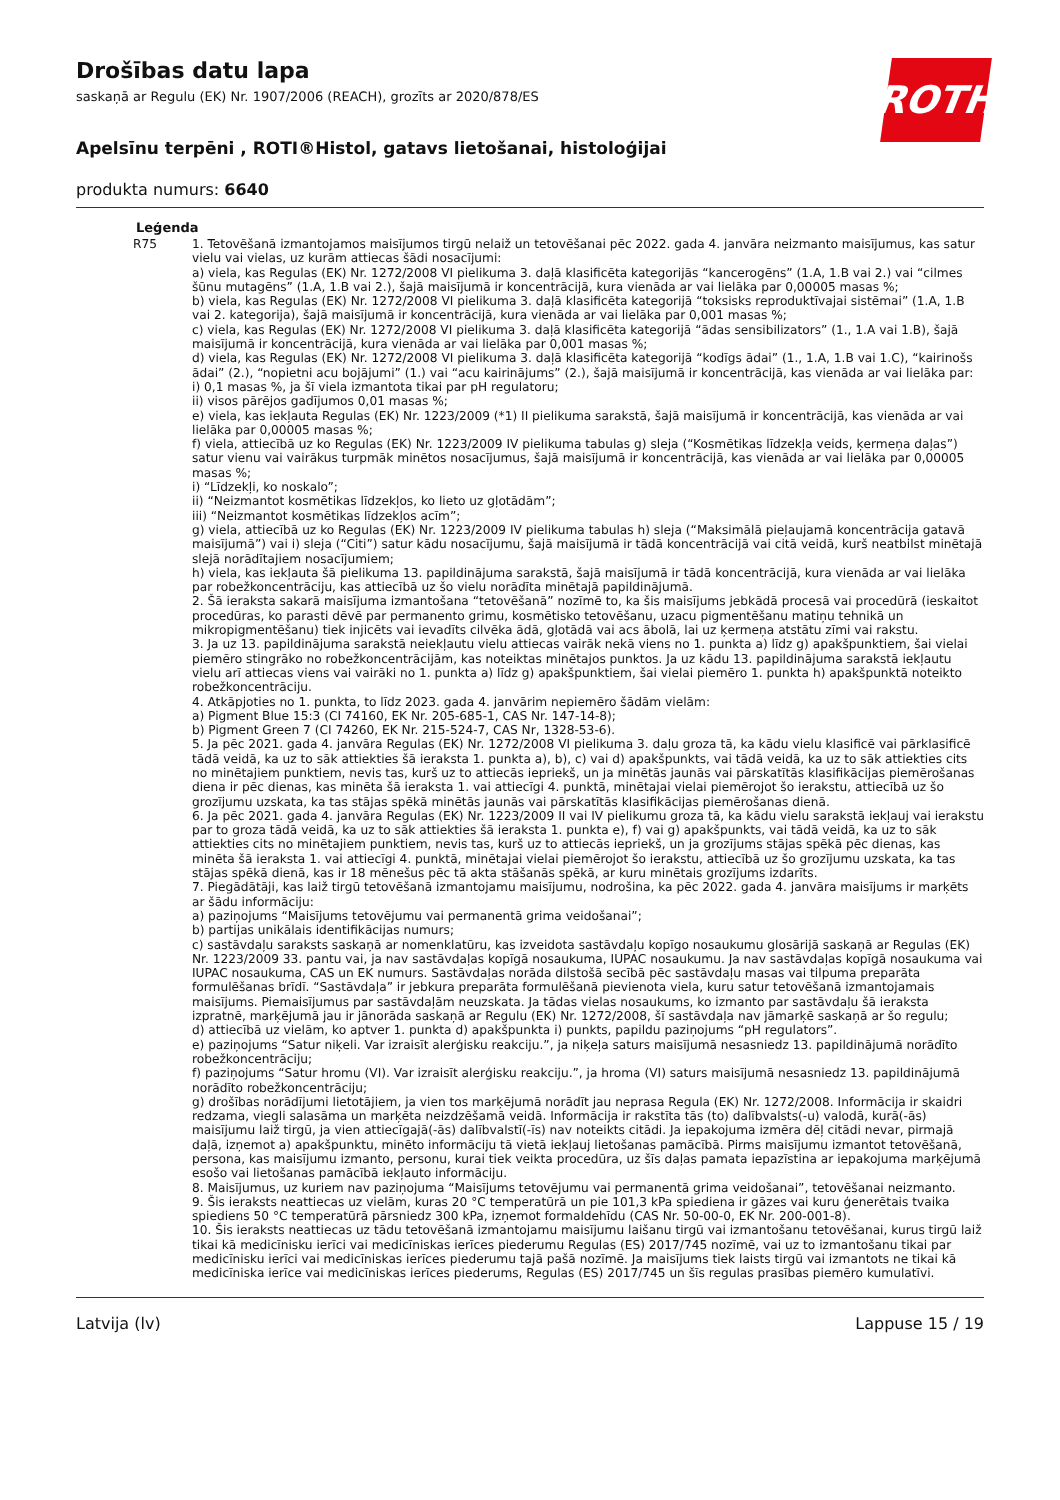ROTH
Drošības datu lapa
saskaņā ar Regulu (EK) Nr. 1907/2006 (REACH), grozīts ar 2020/878/ES
Apelsīnu terpēni , ROTI®Histol, gatavs lietošanai, histoloģijai
produkta numurs: 6640
Leģenda
R75 1. Tetovēšanā izmantojamos maisījumos tirgū nelaiž un tetovēšanai pēc 2022. gada 4. janvāra neizmanto maisījumus, kas satur vielu vai vielas, uz kurām attiecas šādi nosacījumi:
a) viela, kas Regulas (EK) Nr. 1272/2008 VI pielikuma 3. daļā klasificēta kategorijās “kancerogēns” (1.A, 1.B vai 2.) vai “cilmes šūnu mutagēns” (1.A, 1.B vai 2.), šajā maisījumā ir koncentrācijā, kura vienāda ar vai lielāka par 0,00005 masas %;
b) viela, kas Regulas (EK) Nr. 1272/2008 VI pielikuma 3. daļā klasificēta kategorijā “toksisks reproduktīvajai sistēmai” (1.A, 1.B vai 2. kategorija), šajā maisījumā ir koncentrācijā, kura vienāda ar vai lielāka par 0,001 masas %;
c) viela, kas Regulas (EK) Nr. 1272/2008 VI pielikuma 3. daļā klasificēta kategorijā “ādas sensibilizators” (1., 1.A vai 1.B), šajā maisījumā ir koncentrācijā, kura vienāda ar vai lielāka par 0,001 masas %;
d) viela, kas Regulas (EK) Nr. 1272/2008 VI pielikuma 3. daļā klasificēta kategorijā “kodīgs ādai” (1., 1.A, 1.B vai 1.C), “kairinošs ādai” (2.), “nopietni acu bojājumi” (1.) vai “acu kairinājums” (2.), šajā maisījumā ir koncentrācijā, kas vienāda ar vai lielāka par:
i) 0,1 masas %, ja šī viela izmantota tikai par pH regulatoru;
ii) visos pārējos gadījumos 0,01 masas %;
e) viela, kas iekļauta Regulas (EK) Nr. 1223/2009 (*1) II pielikuma sarakstā, šajā maisījumā ir koncentrācijā, kas vienāda ar vai lielāka par 0,00005 masas %;
f) viela, attiecībā uz ko Regulas (EK) Nr. 1223/2009 IV pielikuma tabulas g) sleja (“Kosmētikas līdzekļa veids, ķermeņa daļas”) satur vienu vai vairākus turpmāk minētos nosacījumus, šajā maisījumā ir koncentrācijā, kas vienāda ar vai lielāka par 0,00005 masas %;
i) “Līdzekļi, ko noskalo”;
ii) “Neizmantot kosmētikas līdzekļos, ko lieto uz gļotādām”;
iii) “Neizmantot kosmētikas līdzekļos acīm”;
g) viela, attiecībā uz ko Regulas (EK) Nr. 1223/2009 IV pielikuma tabulas h) sleja (“Maksimālā pieļaujamā koncentrācija gatavā maisījumā”) vai i) sleja (“Citi”) satur kādu nosacījumu, šajā maisījumā ir tādā koncentrācijā vai citā veidā, kurš neatbilst minētajā slejā norādītajiem nosacījumiem;
h) viela, kas iekļauta šā pielikuma 13. papildinājuma sarakstā, šajā maisījumā ir tādā koncentrācijā, kura vienāda ar vai lielāka par robežkoncentrāciju, kas attiecībā uz šo vielu norādīta minētajā papildinājumā.
2. Šā ieraksta sakarā maisījuma izmantošana “tetovēšanā” nozīmē to, ka šis maisījums jebkādā procesā vai procedūrā (ieskaitot procedūras, ko parasti dēvē par permanento grimu, kosmētisko tetovēšanu, uzacu pigmentēšanu matiņu tehnikā un mikropigmentēšanu) tiek injicēts vai ievadīts cilvēka ādā, gļotādā vai acs ābolā, lai uz ķermeņa atstātu zīmi vai rakstu.
3. Ja uz 13. papildinājuma sarakstā neiekļautu vielu attiecas vairāk nekā viens no 1. punkta a) līdz g) apakšpunktiem, šai vielai piemēro stingrāko no robežkoncentrācijām, kas noteiktas minētajos punktos. Ja uz kādu 13. papildinājuma sarakstā iekļautu vielu arī attiecas viens vai vairāki no 1. punkta a) līdz g) apakšpunktiem, šai vielai piemēro 1. punkta h) apakšpunktā noteikto robežkoncentrāciju.
4. Atkāpjoties no 1. punkta, to līdz 2023. gada 4. janvārim nepiemēro šādām vielām:
a) Pigment Blue 15:3 (CI 74160, EK Nr. 205-685-1, CAS Nr. 147-14-8);
b) Pigment Green 7 (CI 74260, EK Nr. 215-524-7, CAS Nr, 1328-53-6).
5. Ja pēc 2021. gada 4. janvāra Regulas (EK) Nr. 1272/2008 VI pielikuma 3. daļu groza tā, ka kādu vielu klasificē vai pārklasificē tādā veidā, ka uz to sāk attiekties šā ieraksta 1. punkta a), b), c) vai d) apakšpunkts, vai tādā veidā, ka uz to sāk attiekties cits no minētajiem punktiem, nevis tas, kurš uz to attiecās iepriekš, un ja minētās jaunās vai pārskatītās klasifikācijas piemērošanas diena ir pēc dienas, kas minēta šā ieraksta 1. vai attiecīgi 4. punktā, minētajai vielai piemērojot šo ierakstu, attiecībā uz šo grozījumu uzskata, ka tas stājas spēkā minētās jaunās vai pārskatītās klasifikācijas piemērošanas dienā.
6. Ja pēc 2021. gada 4. janvāra Regulas (EK) Nr. 1223/2009 II vai IV pielikumu groza tā, ka kādu vielu sarakstā iekļauj vai ierakstu par to groza tādā veidā, ka uz to sāk attiekties šā ieraksta 1. punkta e), f) vai g) apakšpunkts, vai tādā veidā, ka uz to sāk attiekties cits no minētajiem punktiem, nevis tas, kurš uz to attiecās iepriekš, un ja grozījums stājas spēkā pēc dienas, kas minēta šā ieraksta 1. vai attiecīgi 4. punktā, minētajai vielai piemērojot šo ierakstu, attiecībā uz šo grozījumu uzskata, ka tas stājas spēkā dienā, kas ir 18 mēnešus pēc tā akta stāšanās spēkā, ar kuru minētais grozījums izdarīts.
7. Piegādātāji, kas laiž tirgū tetovēšanā izmantojamu maisījumu, nodrošina, ka pēc 2022. gada 4. janvāra maisījums ir marķēts ar šādu informāciju:
a) paziņojums “Maisījums tetovējumu vai permanentā grima veidošanai”;
b) partijas unikālais identifikācijas numurs;
c) sastāvdaļu saraksts saskaņā ar nomenklatūru, kas izveidota sastāvdaļu kopīgo nosaukumu glosārijā saskaņā ar Regulas (EK) Nr. 1223/2009 33. pantu vai, ja nav sastāvdaļas kopīgā nosaukuma, IUPAC nosaukumu. Ja nav sastāvdaļas kopīgā nosaukuma vai IUPAC nosaukuma, CAS un EK numurs. Sastāvdaļas norāda dilstošā secībā pēc sastāvdaļu masas vai tilpuma preparāta formulēšanas brīdī. “Sastāvdaļa” ir jebkura preparāta formulēšanā pievienota viela, kuru satur tetovēšanā izmantojamais maisījums. Piemaisījumus par sastāvdaļām neuzskata. Ja tādas vielas nosaukums, ko izmanto par sastāvdaļu šā ieraksta izpratnē, marķējumā jau ir jānorāda saskaņā ar Regulu (EK) Nr. 1272/2008, šī sastāvdaļa nav jāmarķē saskaņā ar šo regulu;
d) attiecībā uz vielām, ko aptver 1. punkta d) apakšpunkta i) punkts, papildu paziņojums “pH regulators”.
e) paziņojums “Satur niķeli. Var izraisīt alerģisku reakciju.”, ja niķeļa saturs maisījumā nesasniedz 13. papildinājumā norādīto robežkoncentrāciju;
f) paziņojums “Satur hromu (VI). Var izraisīt alerģisku reakciju.”, ja hroma (VI) saturs maisījumā nesasniedz 13. papildinājumā norādīto robežkoncentrāciju;
g) drošības norādījumi lietotājiem, ja vien tos marķējumā norādīt jau neprasa Regula (EK) Nr. 1272/2008. Informācija ir skaidri redzama, viegli salasāma un marķēta neizdzēšamā veidā. Informācija ir rakstīta tās (to) dalībvalsts(-u) valodā, kurā(-ās) maisījumu laiž tirgū, ja vien attiecīgajā(-ās) dalībvalstī(-īs) nav noteikts citādi. Ja iepakojuma izmēra dēļ citādi nevar, pirmajā daļā, izņemot a) apakšpunktu, minēto informāciju tā vietā iekļauj lietošanas pamācībā. Pirms maisījumu izmantot tetovēšanā, persona, kas maisījumu izmanto, personu, kurai tiek veikta procedūra, uz šīs daļas pamata iepazīstina ar iepakojuma marķējumā esošo vai lietošanas pamācībā iekļauto informāciju.
8. Maisījumus, uz kuriem nav paziņojuma “Maisījums tetovējumu vai permanentā grima veidošanai”, tetovēšanai neizmanto.
9. Šis ieraksts neattiecas uz vielām, kuras 20 °C temperatūrā un pie 101,3 kPa spiediena ir gāzes vai kuru ģenerētais tvaika spiediens 50 °C temperatūrā pārsniedz 300 kPa, izņemot formaldehīdu (CAS Nr. 50-00-0, EK Nr. 200-001-8).
10. Šis ieraksts neattiecas uz tādu tetovēšanā izmantojamu maisījumu laišanu tirgū vai izmantošanu tetovēšanai, kurus tirgū laiž tikai kā medicīnisku ierīci vai medicīniskas ierīces piederumu Regulas (ES) 2017/745 nozīmē, vai uz to izmantošanu tikai par medicīnisku ierīci vai medicīniskas ierīces piederumu tajā pašā nozīmē. Ja maisījums tiek laists tirgū vai izmantots ne tikai kā medicīniska ierīce vai medicīniskas ierīces piederums, Regulas (ES) 2017/745 un šīs regulas prasības piemēro kumulatīvi.
Latvija (lv) Lappuse 15 / 19